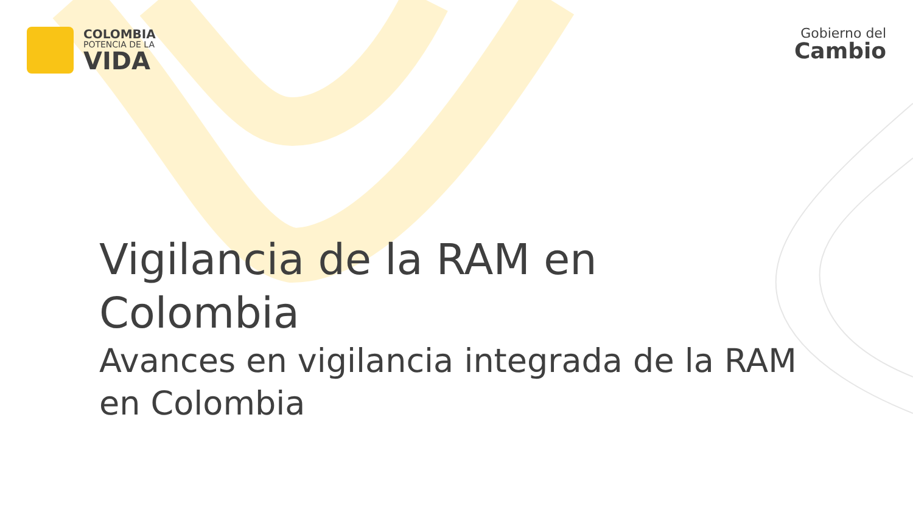COLOMBIA
POTENCIA DE LA
VIDA
Gobierno del
Cambio
Vigilancia de la RAM en
Colombia
Avances en vigilancia integrada de la RAM
en Colombia